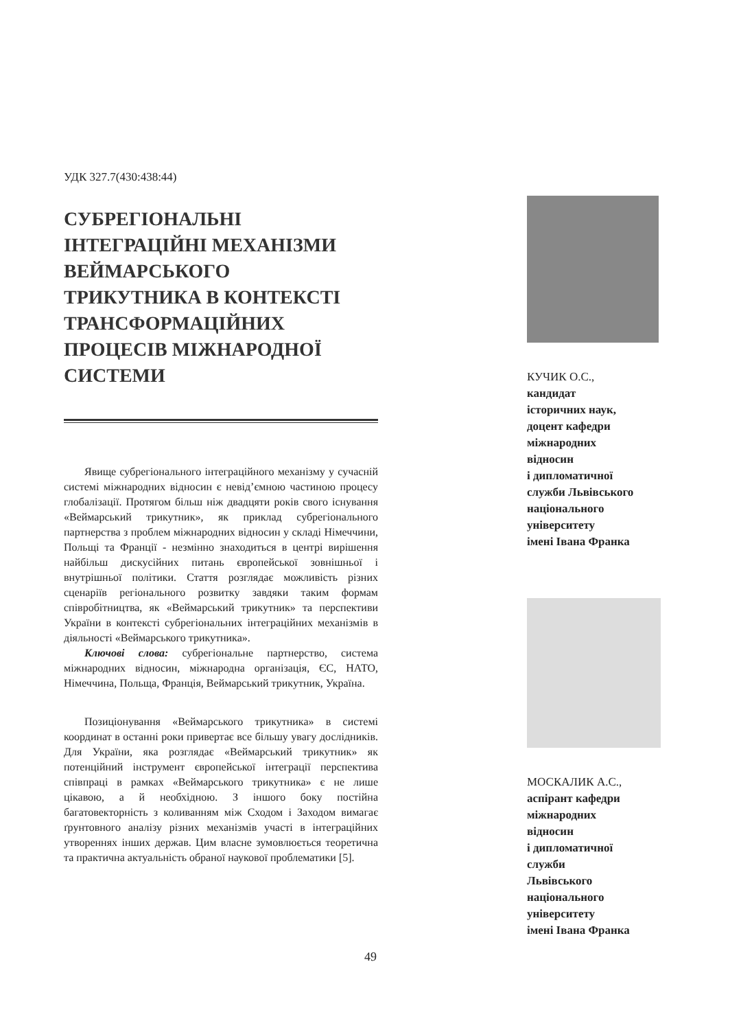УДК 327.7(430:438:44)
СУБРЕГІОНАЛЬНІ
ІНТЕГРАЦІЙНІ МЕХАНІЗМИ
ВЕЙМАРСЬКОГО
ТРИКУТНИКА В КОНТЕКСТІ
ТРАНСФОРМАЦІЙНИХ
ПРОЦЕСІВ МІЖНАРОДНОЇ
СИСТЕМИ
Явище субрегіонального інтеграційного механізму у сучасній системі міжнародних відносин є невід’ємною частиною процесу глобалізації. Протягом більш ніж двадцяти років свого існування «Веймарський трикутник», як приклад субрегіонального партнерства з проблем міжнародних відносин у складі Німеччини, Польщі та Франції - незмінно знаходиться в центрі вирішення найбільш дискусійних питань європейської зовнішньої і внутрішньої політики. Стаття розглядає можливість різних сценаріїв регіонального розвитку завдяки таким формам співробітництва, як «Веймарський трикутник» та перспективи України в контексті субрегіональних інтеграційних механізмів в діяльності «Веймарського трикутника».
Ключові слова: субрегіональне партнерство, система міжнародних відносин, міжнародна організація, ЄС, НАТО, Німеччина, Польща, Франція, Веймарський трикутник, Україна.
Позиціонування «Веймарського трикутника» в системі координат в останні роки привертає все більшу увагу дослідників. Для України, яка розглядає «Веймарський трикутник» як потенційний інструмент європейської інтеграції перспектива співпраці в рамках «Веймарського трикутника» є не лише цікавою, а й необхідною. З іншого боку постійна багатовекторність з коливанням між Сходом і Заходом вимагає ґрунтовного аналізу різних механізмів участі в інтеграційних утвореннях інших держав. Цим власне зумовлюється теоретична та практична актуальність обраної наукової проблематики [5].
КУЧИК О.С.,
кандидат
історичних наук,
доцент кафедри
міжнародних
відносин
і дипломатичної
служби Львівського
національного
університету
імені Івана Франка
МОСКАЛИК А.С.,
аспірант кафедри
міжнародних
відносин
і дипломатичної
служби
Львівського
національного
університету
імені Івана Франка
49